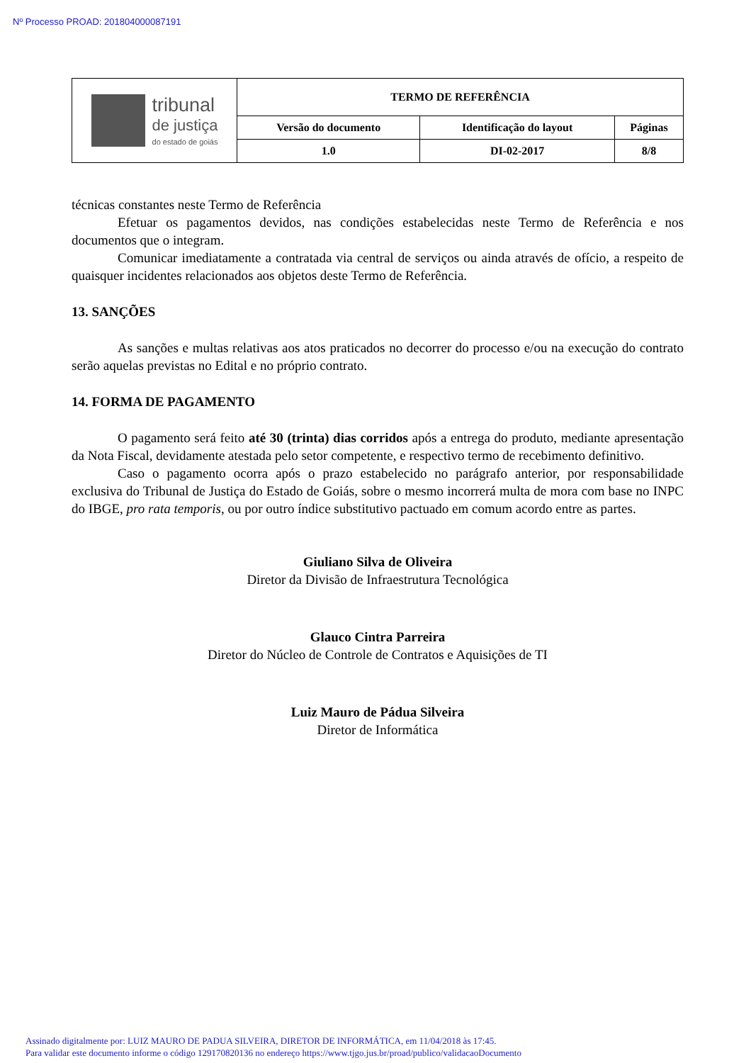Nº Processo PROAD: 201804000087191
| tribunal de justiça do estado de goiás | TERMO DE REFERÊNCIA | | |
| | Versão do documento | Identificação do layout | Páginas |
| | 1.0 | DI-02-2017 | 8/8 |
técnicas constantes neste Termo de Referência
Efetuar os pagamentos devidos, nas condições estabelecidas neste Termo de Referência e nos documentos que o integram.
Comunicar imediatamente a contratada via central de serviços ou ainda através de ofício, a respeito de quaisquer incidentes relacionados aos objetos deste Termo de Referência.
13. SANÇÕES
As sanções e multas relativas aos atos praticados no decorrer do processo e/ou na execução do contrato serão aquelas previstas no Edital e no próprio contrato.
14. FORMA DE PAGAMENTO
O pagamento será feito até 30 (trinta) dias corridos após a entrega do produto, mediante apresentação da Nota Fiscal, devidamente atestada pelo setor competente, e respectivo termo de recebimento definitivo.
Caso o pagamento ocorra após o prazo estabelecido no parágrafo anterior, por responsabilidade exclusiva do Tribunal de Justiça do Estado de Goiás, sobre o mesmo incorrerá multa de mora com base no INPC do IBGE, pro rata temporis, ou por outro índice substitutivo pactuado em comum acordo entre as partes.
Giuliano Silva de Oliveira
Diretor da Divisão de Infraestrutura Tecnológica
Glauco Cintra Parreira
Diretor do Núcleo de Controle de Contratos e Aquisições de TI
Luiz Mauro de Pádua Silveira
Diretor de Informática
Assinado digitalmente por: LUIZ MAURO DE PADUA SILVEIRA, DIRETOR DE INFORMÁTICA, em 11/04/2018 às 17:45.
Para validar este documento informe o código 129170820136 no endereço https://www.tjgo.jus.br/proad/publico/validacaoDocumento